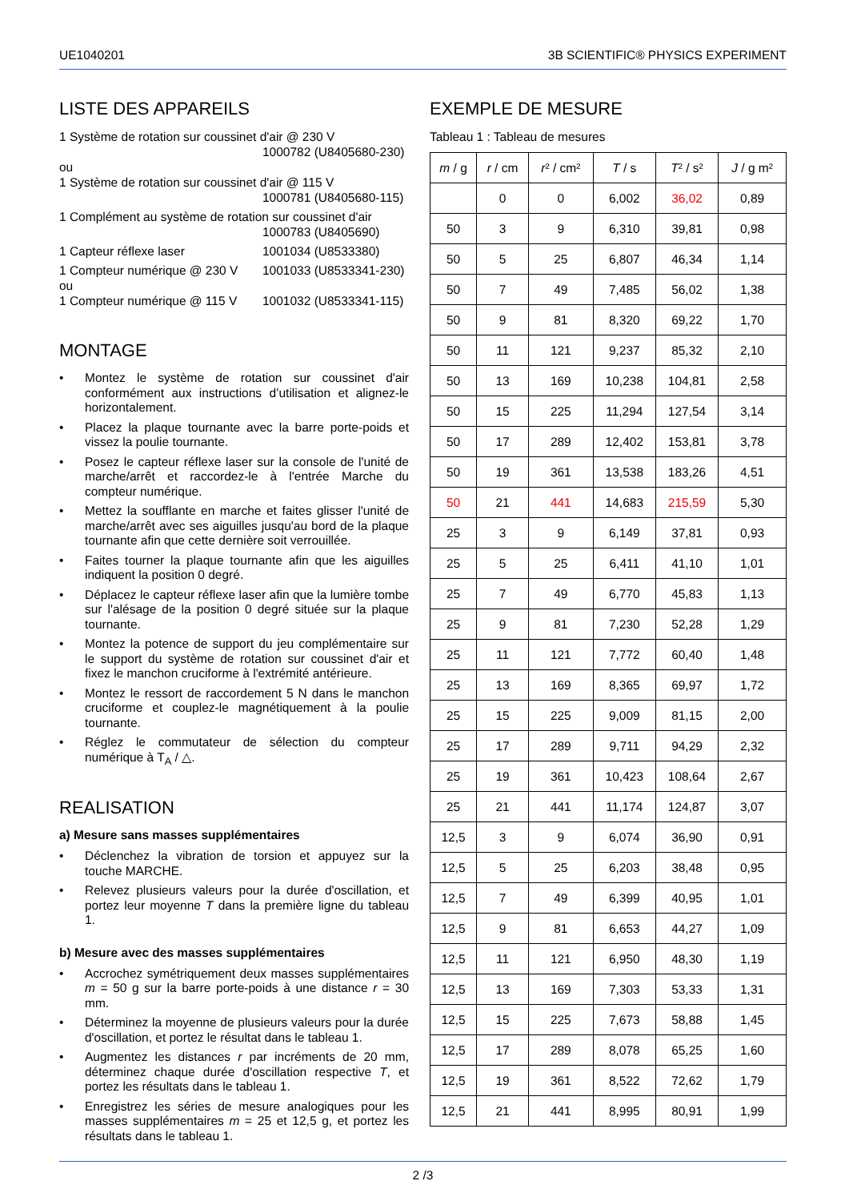UE1040201 3B SCIENTIFIC® PHYSICS EXPERIMENT
LISTE DES APPAREILS
1 Système de rotation sur coussinet d'air @ 230 V
1000782 (U8405680-230)
ou
1 Système de rotation sur coussinet d'air @ 115 V
1000781 (U8405680-115)
1 Complément au système de rotation sur coussinet d'air
1000783 (U8405690)
1 Capteur réflexe laser 1001034 (U8533380)
1 Compteur numérique @ 230 V 1001033 (U8533341-230)
ou
1 Compteur numérique @ 115 V 1001032 (U8533341-115)
MONTAGE
• Montez le système de rotation sur coussinet d'air conformément aux instructions d’utilisation et alignez-le horizontalement.
• Placez la plaque tournante avec la barre porte-poids et vissez la poulie tournante.
• Posez le capteur réflexe laser sur la console de l'unité de marche/arrêt et raccordez-le à l'entrée Marche du compteur numérique.
• Mettez la soufflante en marche et faites glisser l'unité de marche/arrêt avec ses aiguilles jusqu'au bord de la plaque tournante afin que cette dernière soit verrouillée.
• Faites tourner la plaque tournante afin que les aiguilles indiquent la position 0 degré.
• Déplacez le capteur réflexe laser afin que la lumière tombe sur l'alésage de la position 0 degré située sur la plaque tournante.
• Montez la potence de support du jeu complémentaire sur le support du système de rotation sur coussinet d'air et fixez le manchon cruciforme à l'extrémité antérieure.
• Montez le ressort de raccordement 5 N dans le manchon cruciforme et couplez-le magnétiquement à la poulie tournante.
• Réglez le commutateur de sélection du compteur numérique à T<sub>A</sub> / △.
REALISATION
a) Mesure sans masses supplémentaires
• Déclenchez la vibration de torsion et appuyez sur la touche MARCHE.
• Relevez plusieurs valeurs pour la durée d'oscillation, et portez leur moyenne T dans la première ligne du tableau 1.
b) Mesure avec des masses supplémentaires
• Accrochez symétriquement deux masses supplémentaires m = 50 g sur la barre porte-poids à une distance r = 30 mm.
• Déterminez la moyenne de plusieurs valeurs pour la durée d'oscillation, et portez le résultat dans le tableau 1.
• Augmentez les distances r par incréments de 20 mm, déterminez chaque durée d'oscillation respective T, et portez les résultats dans le tableau 1.
• Enregistrez les séries de mesure analogiques pour les masses supplémentaires m = 25 et 12,5 g, et portez les résultats dans le tableau 1.
EXEMPLE DE MESURE
Tableau 1 : Tableau de mesures
| m / g | r / cm | r ² / cm² | T / s | T ² / s² | J / g m² |
| --- | --- | --- | --- | --- | --- |
| | 0 | 0 | 6,002 | 36,02 | 0,89 |
| 50 | 3 | 9 | 6,310 | 39,81 | 0,98 |
| 50 | 5 | 25 | 6,807 | 46,34 | 1,14 |
| 50 | 7 | 49 | 7,485 | 56,02 | 1,38 |
| 50 | 9 | 81 | 8,320 | 69,22 | 1,70 |
| 50 | 11 | 121 | 9,237 | 85,32 | 2,10 |
| 50 | 13 | 169 | 10,238 | 104,81 | 2,58 |
| 50 | 15 | 225 | 11,294 | 127,54 | 3,14 |
| 50 | 17 | 289 | 12,402 | 153,81 | 3,78 |
| 50 | 19 | 361 | 13,538 | 183,26 | 4,51 |
| 50 | 21 | 441 | 14,683 | 215,59 | 5,30 |
| 25 | 3 | 9 | 6,149 | 37,81 | 0,93 |
| 25 | 5 | 25 | 6,411 | 41,10 | 1,01 |
| 25 | 7 | 49 | 6,770 | 45,83 | 1,13 |
| 25 | 9 | 81 | 7,230 | 52,28 | 1,29 |
| 25 | 11 | 121 | 7,772 | 60,40 | 1,48 |
| 25 | 13 | 169 | 8,365 | 69,97 | 1,72 |
| 25 | 15 | 225 | 9,009 | 81,15 | 2,00 |
| 25 | 17 | 289 | 9,711 | 94,29 | 2,32 |
| 25 | 19 | 361 | 10,423 | 108,64 | 2,67 |
| 25 | 21 | 441 | 11,174 | 124,87 | 3,07 |
| 12,5 | 3 | 9 | 6,074 | 36,90 | 0,91 |
| 12,5 | 5 | 25 | 6,203 | 38,48 | 0,95 |
| 12,5 | 7 | 49 | 6,399 | 40,95 | 1,01 |
| 12,5 | 9 | 81 | 6,653 | 44,27 | 1,09 |
| 12,5 | 11 | 121 | 6,950 | 48,30 | 1,19 |
| 12,5 | 13 | 169 | 7,303 | 53,33 | 1,31 |
| 12,5 | 15 | 225 | 7,673 | 58,88 | 1,45 |
| 12,5 | 17 | 289 | 8,078 | 65,25 | 1,60 |
| 12,5 | 19 | 361 | 8,522 | 72,62 | 1,79 |
| 12,5 | 21 | 441 | 8,995 | 80,91 | 1,99 |
2 /3